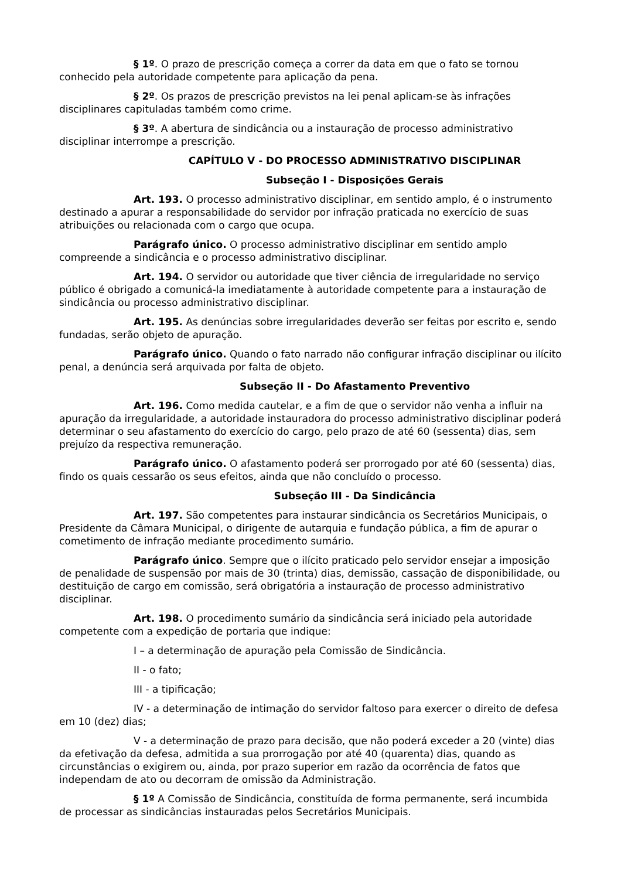§ 1º. O prazo de prescrição começa a correr da data em que o fato se tornou conhecido pela autoridade competente para aplicação da pena.
§ 2º. Os prazos de prescrição previstos na lei penal aplicam-se às infrações disciplinares capituladas também como crime.
§ 3º. A abertura de sindicância ou a instauração de processo administrativo disciplinar interrompe a prescrição.
CAPÍTULO V - DO PROCESSO ADMINISTRATIVO DISCIPLINAR
Subseção I - Disposições Gerais
Art. 193. O processo administrativo disciplinar, em sentido amplo, é o instrumento destinado a apurar a responsabilidade do servidor por infração praticada no exercício de suas atribuições ou relacionada com o cargo que ocupa.
Parágrafo único. O processo administrativo disciplinar em sentido amplo compreende a sindicância e o processo administrativo disciplinar.
Art. 194. O servidor ou autoridade que tiver ciência de irregularidade no serviço público é obrigado a comunicá-la imediatamente à autoridade competente para a instauração de sindicância ou processo administrativo disciplinar.
Art. 195. As denúncias sobre irregularidades deverão ser feitas por escrito e, sendo fundadas, serão objeto de apuração.
Parágrafo único. Quando o fato narrado não configurar infração disciplinar ou ilícito penal, a denúncia será arquivada por falta de objeto.
Subseção II - Do Afastamento Preventivo
Art. 196. Como medida cautelar, e a fim de que o servidor não venha a influir na apuração da irregularidade, a autoridade instauradora do processo administrativo disciplinar poderá determinar o seu afastamento do exercício do cargo, pelo prazo de até 60 (sessenta) dias, sem prejuízo da respectiva remuneração.
Parágrafo único. O afastamento poderá ser prorrogado por até 60 (sessenta) dias, findo os quais cessarão os seus efeitos, ainda que não concluído o processo.
Subseção III - Da Sindicância
Art. 197. São competentes para instaurar sindicância os Secretários Municipais, o Presidente da Câmara Municipal, o dirigente de autarquia e fundação pública, a fim de apurar o cometimento de infração mediante procedimento sumário.
Parágrafo único. Sempre que o ilícito praticado pelo servidor ensejar a imposição de penalidade de suspensão por mais de 30 (trinta) dias, demissão, cassação de disponibilidade, ou destituição de cargo em comissão, será obrigatória a instauração de processo administrativo disciplinar.
Art. 198. O procedimento sumário da sindicância será iniciado pela autoridade competente com a expedição de portaria que indique:
I – a determinação de apuração pela Comissão de Sindicância.
II - o fato;
III - a tipificação;
IV - a determinação de intimação do servidor faltoso para exercer o direito de defesa em 10 (dez) dias;
V - a determinação de prazo para decisão, que não poderá exceder a 20 (vinte) dias da efetivação da defesa, admitida a sua prorrogação por até 40 (quarenta) dias, quando as circunstâncias o exigirem ou, ainda, por prazo superior em razão da ocorrência de fatos que independam de ato ou decorram de omissão da Administração.
§ 1º A Comissão de Sindicância, constituída de forma permanente, será incumbida de processar as sindicâncias instauradas pelos Secretários Municipais.